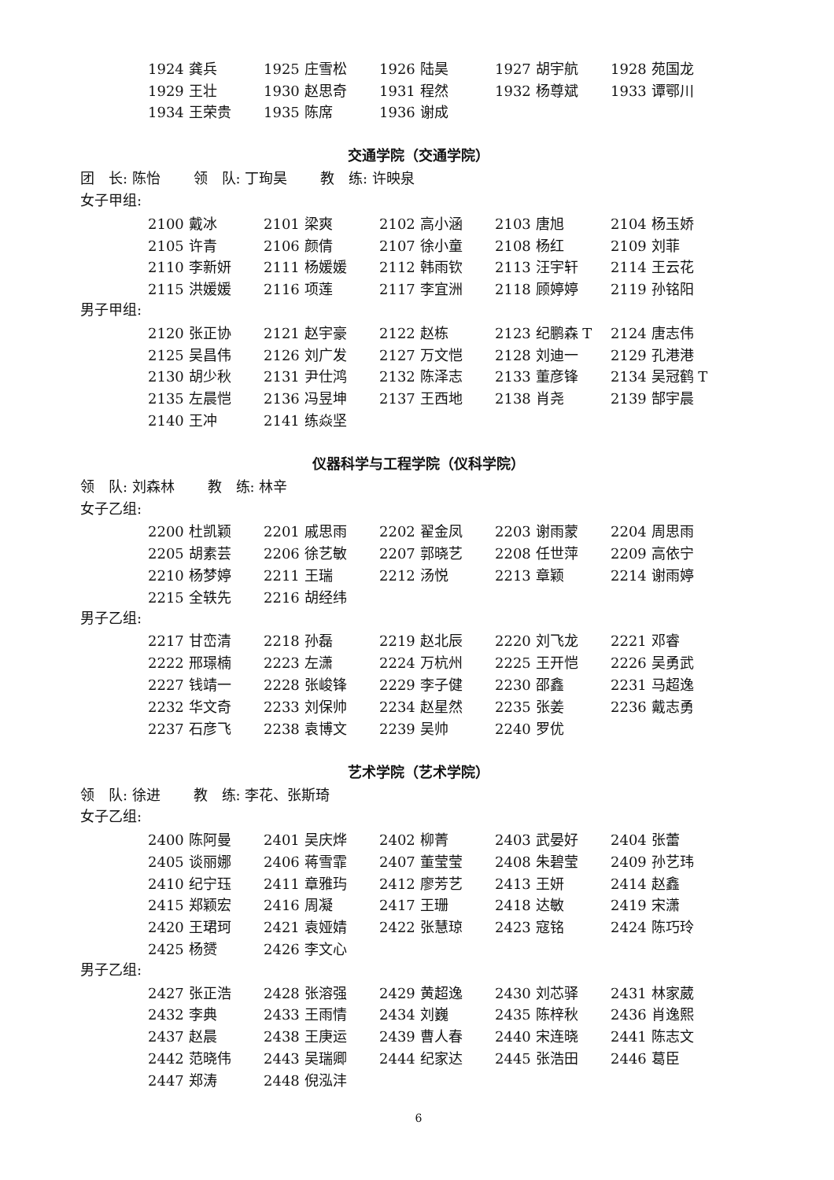| 1924 龚兵 | 1925 庄雪松 | 1926 陆昊 | 1927 胡宇航 | 1928 苑国龙 |
| 1929 王壮 | 1930 赵思奇 | 1931 程然 | 1932 杨尊斌 | 1933 谭鄂川 |
| 1934 王荣贵 | 1935 陈席 | 1936 谢成 | | |
交通学院（交通学院）
团　长: 陈怡　　 领　队: 丁珣昊　　 教　练: 许映泉
女子甲组:
| 2100 戴冰 | 2101 梁爽 | 2102 高小涵 | 2103 唐旭 | 2104 杨玉娇 |
| 2105 许青 | 2106 颜倩 | 2107 徐小童 | 2108 杨红 | 2109 刘菲 |
| 2110 李新妍 | 2111 杨媛媛 | 2112 韩雨钦 | 2113 汪宇轩 | 2114 王云花 |
| 2115 洪媛媛 | 2116 项莲 | 2117 李宜洲 | 2118 顾婷婷 | 2119 孙铭阳 |
男子甲组:
| 2120 张正协 | 2121 赵宇豪 | 2122 赵栋 | 2123 纪鹏森 T | 2124 唐志伟 |
| 2125 吴昌伟 | 2126 刘广发 | 2127 万文恺 | 2128 刘迪一 | 2129 孔港港 |
| 2130 胡少秋 | 2131 尹仕鸿 | 2132 陈泽志 | 2133 董彦锋 | 2134 吴冠鹤 T |
| 2135 左晨恺 | 2136 冯昱坤 | 2137 王西地 | 2138 肖尧 | 2139 郜宇晨 |
| 2140 王冲 | 2141 练焱坚 | | | |
仪器科学与工程学院（仪科学院）
领　队: 刘森林　　 教　练: 林辛
女子乙组:
| 2200 杜凯颖 | 2201 戚思雨 | 2202 翟金凤 | 2203 谢雨蒙 | 2204 周思雨 |
| 2205 胡素芸 | 2206 徐艺敏 | 2207 郭晓艺 | 2208 任世萍 | 2209 高依宁 |
| 2210 杨梦婷 | 2211 王瑞 | 2212 汤悦 | 2213 章颖 | 2214 谢雨婷 |
| 2215 全轶先 | 2216 胡经纬 | | | |
男子乙组:
| 2217 甘峦清 | 2218 孙磊 | 2219 赵北辰 | 2220 刘飞龙 | 2221 邓睿 |
| 2222 邢璟楠 | 2223 左潇 | 2224 万杭州 | 2225 王开恺 | 2226 吴勇武 |
| 2227 钱靖一 | 2228 张峻锋 | 2229 李子健 | 2230 邵鑫 | 2231 马超逸 |
| 2232 华文奇 | 2233 刘保帅 | 2234 赵星然 | 2235 张姜 | 2236 戴志勇 |
| 2237 石彦飞 | 2238 袁博文 | 2239 吴帅 | 2240 罗优 | |
艺术学院（艺术学院）
领　队: 徐进　　 教　练: 李花、张斯琦
女子乙组:
| 2400 陈阿曼 | 2401 吴庆烨 | 2402 柳菁 | 2403 武晏好 | 2404 张蕾 |
| 2405 谈丽娜 | 2406 蒋雪霏 | 2407 董莹莹 | 2408 朱碧莹 | 2409 孙艺玮 |
| 2410 纪宁珏 | 2411 章雅玙 | 2412 廖芳艺 | 2413 王妍 | 2414 赵鑫 |
| 2415 郑颖宏 | 2416 周凝 | 2417 王珊 | 2418 达敏 | 2419 宋潇 |
| 2420 王珺珂 | 2421 袁娅婧 | 2422 张慧琼 | 2423 寇铭 | 2424 陈巧玲 |
| 2425 杨赟 | 2426 李文心 | | | |
男子乙组:
| 2427 张正浩 | 2428 张溶强 | 2429 黄超逸 | 2430 刘芯驿 | 2431 林家葳 |
| 2432 李典 | 2433 王雨情 | 2434 刘巍 | 2435 陈梓秋 | 2436 肖逸熙 |
| 2437 赵晨 | 2438 王庚运 | 2439 曹人春 | 2440 宋连晓 | 2441 陈志文 |
| 2442 范晓伟 | 2443 吴瑞卿 | 2444 纪家达 | 2445 张浩田 | 2446 葛臣 |
| 2447 郑涛 | 2448 倪泓沣 | | | |
6